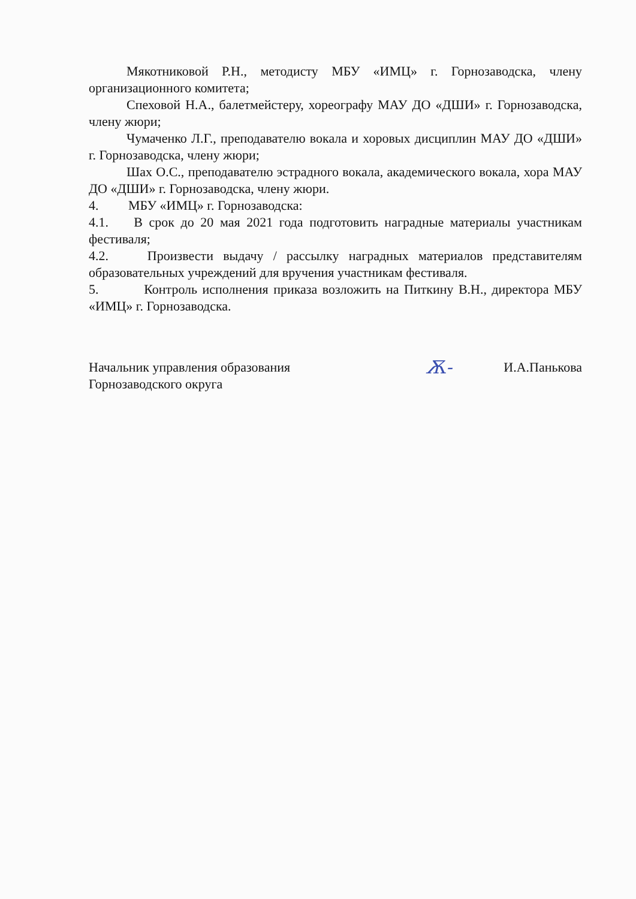Мякотниковой Р.Н., методисту МБУ «ИМЦ» г. Горнозаводска, члену организационного комитета;
Спеховой Н.А., балетмейстеру, хореографу МАУ ДО «ДШИ» г. Горнозаводска, члену жюри;
Чумаченко Л.Г., преподавателю вокала и хоровых дисциплин МАУ ДО «ДШИ» г. Горнозаводска, члену жюри;
Шах О.С., преподавателю эстрадного вокала, академического вокала, хора МАУ ДО «ДШИ» г. Горнозаводска, члену жюри.
4. МБУ «ИМЦ» г. Горнозаводска:
4.1. В срок до 20 мая 2021 года подготовить наградные материалы участникам фестиваля;
4.2. Произвести выдачу / рассылку наградных материалов представителям образовательных учреждений для вручения участникам фестиваля.
5. Контроль исполнения приказа возложить на Питкину В.Н., директора МБУ «ИМЦ» г. Горнозаводска.
Начальник управления образования
Горнозаводского округа
Ѫ-
И.А.Панькова